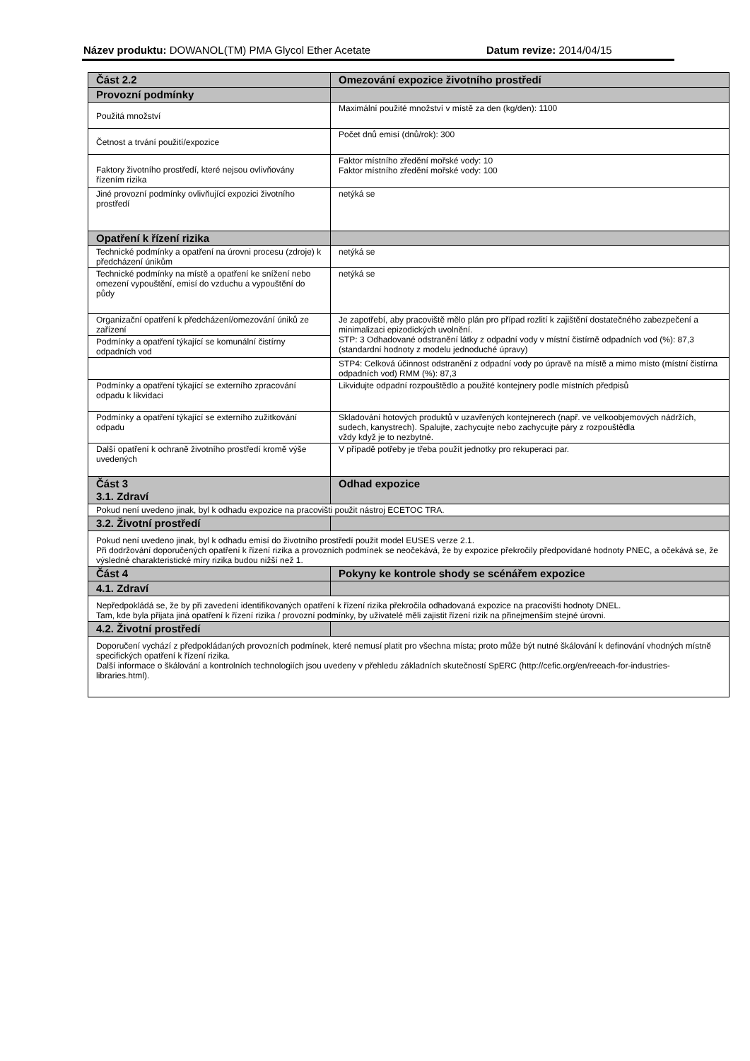Název produktu: DOWANOL(TM) PMA Glycol Ether Acetate Datum revize: 2014/04/15
| Část 2.2 | Omezování expozice životního prostředí |
| --- | --- |
| Provozní podmínky | |
| Použitá množství | Maximální použité množství v místě za den (kg/den): 1100 |
| Četnost a trvání použití/expozice | Počet dnů emisí (dnů/rok): 300 |
| Faktory životního prostředí, které nejsou ovlivňovány řízením rizika | Faktor místního zředění mořské vody: 10 Faktor místního zředění mořské vody: 100 |
| Jiné provozní podmínky ovlivňující expozici životního prostředí | netýká se |
| Opatření k řízení rizika | |
| Technické podmínky a opatření na úrovni procesu (zdroje) k předcházení únikům | netýká se |
| Technické podmínky na místě a opatření ke snížení nebo omezení vypouštění, emisí do vzduchu a vypouštění do půdy | netýká se |
| Organizační opatření k předcházení/omezování úniků ze zařízení | Je zapotřebí, aby pracoviště mělo plán pro případ rozlití k zajištění dostatečného zabezpečení a minimalizaci epizodických uvolnění. STP: 3 Odhadované odstranění látky z odpadní vody v místní čistírně odpadních vod (%): 87,3 (standardní hodnoty z modelu jednoduché úpravy) |
| Podmínky a opatření týkající se komunální čistírny odpadních vod | |
| | STP4: Celková účinnost odstranění z odpadní vody po úpravě na místě a mimo místo (místní čistírna odpadních vod) RMM (%): 87,3 |
| Podmínky a opatření týkající se externího zpracování odpadu k likvidaci | Likvidujte odpadní rozpouštědlo a použité kontejnery podle místních předpisů |
| Podmínky a opatření týkající se externího zužitkování odpadu | Skladování hotových produktů v uzavřených kontejnerech (např. ve velkoobjemových nádržích, sudech, kanystrech). Spalujte, zachycujte nebo zachycujte páry z rozpouštědla vždy když je to nezbytné. |
| Další opatření k ochraně životního prostředí kromě výše uvedených | V případě potřeby je třeba použít jednotky pro rekuperaci par. |
| Část 3 3.1. Zdraví | Odhad expozice |
| Pokud není uvedeno jinak, byl k odhadu expozice na pracovišti použit nástroj ECETOC TRA. | |
| 3.2. Životní prostředí | |
| Pokud není uvedeno jinak, byl k odhadu emisí do životního prostředí použit model EUSES verze 2.1. Při dodržování doporučených opatření k řízení rizika a provozních podmínek se neočekává, že by expozice překročily předpovídané hodnoty PNEC, a očekává se, že výsledné charakteristické míry rizika budou nižší než 1. | |
| Část 4 | Pokyny ke kontrole shody se scénářem expozice |
| 4.1. Zdraví | |
| Nepředpokládá se, že by při zavedení identifikovaných opatření k řízení rizika překročila odhadovaná expozice na pracovišti hodnoty DNEL. Tam, kde byla přijata jiná opatření k řízení rizika / provozní podmínky, by uživatelé měli zajistit řízení rizik na přinejmenším stejné úrovni. | |
| 4.2. Životní prostředí | |
| Doporučení vychází z předpokládaných provozních podmínek, které nemusí platit pro všechna místa; proto může být nutné škálování k definování vhodných místně specifických opatření k řízení rizika. Další informace o škálování a kontrolních technologiích jsou uvedeny v přehledu základních skutečností SpERC (http://cefic.org/en/reeach-for-industries-libraries.html). | |